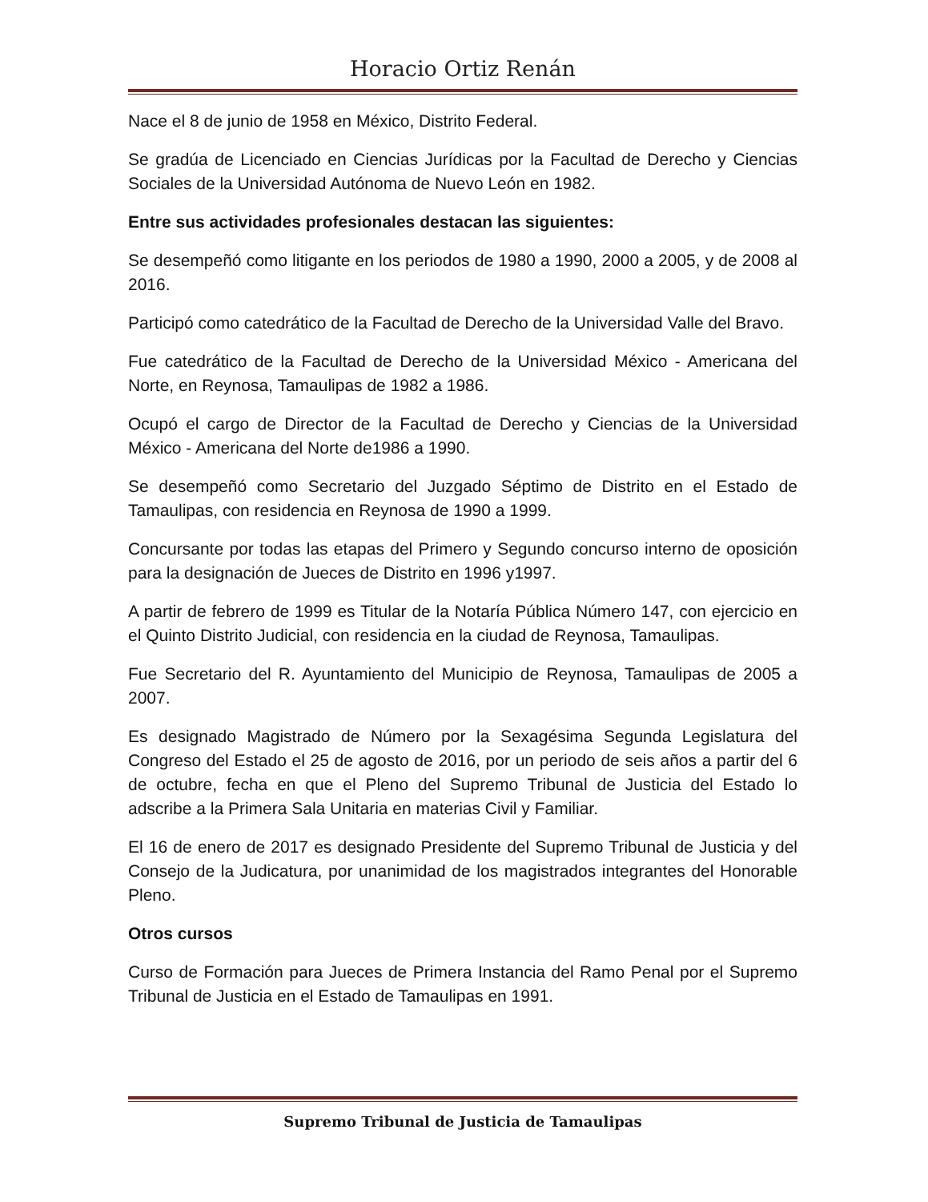Horacio Ortiz Renán
Nace el 8 de junio de 1958 en México, Distrito Federal.
Se gradúa de Licenciado en Ciencias Jurídicas por la Facultad de Derecho y Ciencias Sociales de la Universidad Autónoma de Nuevo León en 1982.
Entre sus actividades profesionales destacan las siguientes:
Se desempeñó como litigante en los periodos de 1980 a 1990, 2000 a 2005, y de 2008 al 2016.
Participó como catedrático de la Facultad de Derecho de la Universidad Valle del Bravo.
Fue catedrático de la Facultad de Derecho de la Universidad México - Americana del Norte, en Reynosa, Tamaulipas de 1982 a 1986.
Ocupó el cargo de Director de la Facultad de Derecho y Ciencias de la Universidad México - Americana del Norte de1986 a 1990.
Se desempeñó como Secretario del Juzgado Séptimo de Distrito en el Estado de Tamaulipas, con residencia en Reynosa de 1990 a 1999.
Concursante por todas las etapas del Primero y Segundo concurso interno de oposición para la designación de Jueces de Distrito en 1996 y1997.
A partir de febrero de 1999 es Titular de la Notaría Pública Número 147, con ejercicio en el Quinto Distrito Judicial, con residencia en la ciudad de Reynosa, Tamaulipas.
Fue Secretario del R. Ayuntamiento del Municipio de Reynosa, Tamaulipas de 2005 a 2007.
Es designado Magistrado de Número por la Sexagésima Segunda Legislatura del Congreso del Estado el 25 de agosto de 2016, por un periodo de seis años a partir del 6 de octubre, fecha en que el Pleno del Supremo Tribunal de Justicia del Estado lo adscribe a la Primera Sala Unitaria en materias Civil y Familiar.
El 16 de enero de 2017 es designado Presidente del Supremo Tribunal de Justicia y del Consejo de la Judicatura, por unanimidad de los magistrados integrantes del Honorable Pleno.
Otros cursos
Curso de Formación para Jueces de Primera Instancia del Ramo Penal por el Supremo Tribunal de Justicia en el Estado de Tamaulipas en 1991.
Supremo Tribunal de Justicia de Tamaulipas